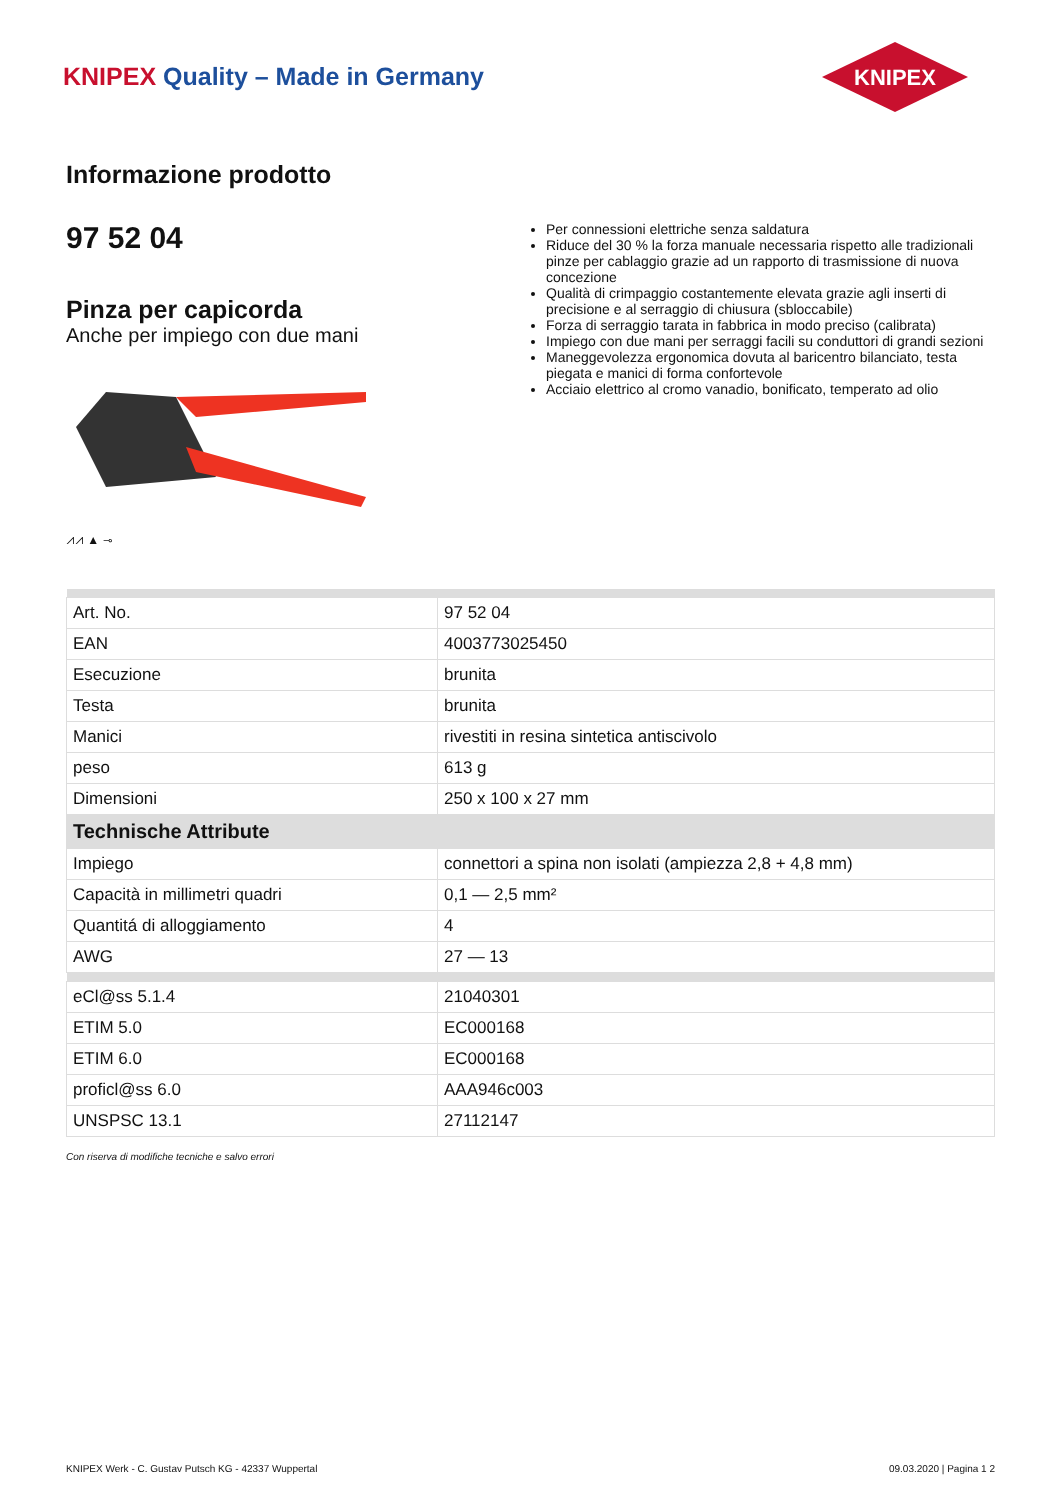KNIPEX Quality – Made in Germany
KNIPEX
Informazione prodotto
97 52 04
Pinza per capicorda
Anche per impiego con due mani
⩘⩘ ▲ ⊸
Per connessioni elettriche senza saldatura
Riduce del 30 % la forza manuale necessaria rispetto alle tradizionali pinze per cablaggio grazie ad un rapporto di trasmissione di nuova concezione
Qualità di crimpaggio costantemente elevata grazie agli inserti di precisione e al serraggio di chiusura (sbloccabile)
Forza di serraggio tarata in fabbrica in modo preciso (calibrata)
Impiego con due mani per serraggi facili su conduttori di grandi sezioni
Maneggevolezza ergonomica dovuta al baricentro bilanciato, testa piegata e manici di forma confortevole
Acciaio elettrico al cromo vanadio, bonificato, temperato ad olio
| Art. No. | 97 52 04 |
| EAN | 4003773025450 |
| Esecuzione | brunita |
| Testa | brunita |
| Manici | rivestiti in resina sintetica antiscivolo |
| peso | 613 g |
| Dimensioni | 250 x 100 x 27 mm |
| Technische Attribute | |
| Impiego | connettori a spina non isolati (ampiezza 2,8 + 4,8 mm) |
| Capacità in millimetri quadri | 0,1 — 2,5 mm² |
| Quantitá di alloggiamento | 4 |
| AWG | 27 — 13 |
| eCl@ss 5.1.4 | 21040301 |
| ETIM 5.0 | EC000168 |
| ETIM 6.0 | EC000168 |
| proficl@ss 6.0 | AAA946c003 |
| UNSPSC 13.1 | 27112147 |
Con riserva di modifiche tecniche e salvo errori
KNIPEX Werk - C. Gustav Putsch KG - 42337 Wuppertal 09.03.2020 | Pagina 1 2